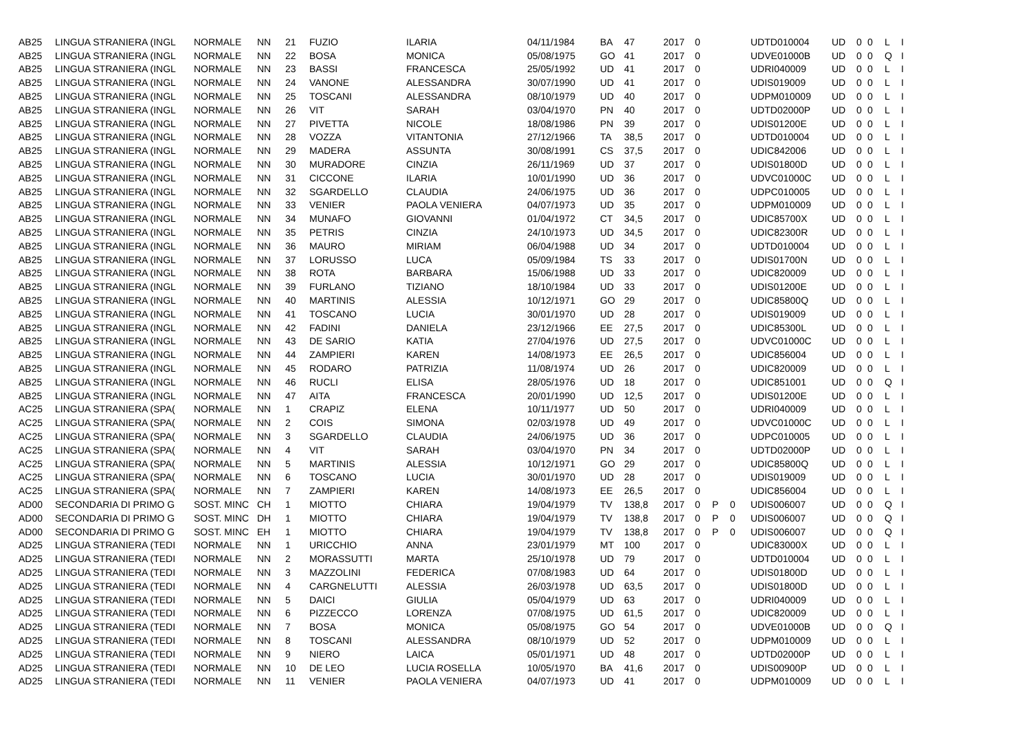| AB25 | LINGUA STRANIERA (INGL | NORMALE | NN | 21 | FUZIO | ILARIA | 04/11/1984 | BA | 47 | 2017 | 0 | | | UDTD010004 | UD | 0 | 0 | L | I |
| AB25 | LINGUA STRANIERA (INGL | NORMALE | NN | 22 | BOSA | MONICA | 05/08/1975 | GO | 41 | 2017 | 0 | | | UDVE01000B | UD | 0 | 0 | Q | I |
| AB25 | LINGUA STRANIERA (INGL | NORMALE | NN | 23 | BASSI | FRANCESCA | 25/05/1992 | UD | 41 | 2017 | 0 | | | UDRI040009 | UD | 0 | 0 | L | I |
| AB25 | LINGUA STRANIERA (INGL | NORMALE | NN | 24 | VANONE | ALESSANDRA | 30/07/1990 | UD | 41 | 2017 | 0 | | | UDIS019009 | UD | 0 | 0 | L | I |
| AB25 | LINGUA STRANIERA (INGL | NORMALE | NN | 25 | TOSCANI | ALESSANDRA | 08/10/1979 | UD | 40 | 2017 | 0 | | | UDPM010009 | UD | 0 | 0 | L | I |
| AB25 | LINGUA STRANIERA (INGL | NORMALE | NN | 26 | VIT | SARAH | 03/04/1970 | PN | 40 | 2017 | 0 | | | UDTD02000P | UD | 0 | 0 | L | I |
| AB25 | LINGUA STRANIERA (INGL | NORMALE | NN | 27 | PIVETTA | NICOLE | 18/08/1986 | PN | 39 | 2017 | 0 | | | UDIS01200E | UD | 0 | 0 | L | I |
| AB25 | LINGUA STRANIERA (INGL | NORMALE | NN | 28 | VOZZA | VITANTONIA | 27/12/1966 | TA | 38,5 | 2017 | 0 | | | UDTD010004 | UD | 0 | 0 | L | I |
| AB25 | LINGUA STRANIERA (INGL | NORMALE | NN | 29 | MADERA | ASSUNTA | 30/08/1991 | CS | 37,5 | 2017 | 0 | | | UDIC842006 | UD | 0 | 0 | L | I |
| AB25 | LINGUA STRANIERA (INGL | NORMALE | NN | 30 | MURADORE | CINZIA | 26/11/1969 | UD | 37 | 2017 | 0 | | | UDIS01800D | UD | 0 | 0 | L | I |
| AB25 | LINGUA STRANIERA (INGL | NORMALE | NN | 31 | CICCONE | ILARIA | 10/01/1990 | UD | 36 | 2017 | 0 | | | UDVC01000C | UD | 0 | 0 | L | I |
| AB25 | LINGUA STRANIERA (INGL | NORMALE | NN | 32 | SGARDELLO | CLAUDIA | 24/06/1975 | UD | 36 | 2017 | 0 | | | UDPC010005 | UD | 0 | 0 | L | I |
| AB25 | LINGUA STRANIERA (INGL | NORMALE | NN | 33 | VENIER | PAOLA VENIERA | 04/07/1973 | UD | 35 | 2017 | 0 | | | UDPM010009 | UD | 0 | 0 | L | I |
| AB25 | LINGUA STRANIERA (INGL | NORMALE | NN | 34 | MUNAFO | GIOVANNI | 01/04/1972 | CT | 34,5 | 2017 | 0 | | | UDIC85700X | UD | 0 | 0 | L | I |
| AB25 | LINGUA STRANIERA (INGL | NORMALE | NN | 35 | PETRIS | CINZIA | 24/10/1973 | UD | 34,5 | 2017 | 0 | | | UDIC82300R | UD | 0 | 0 | L | I |
| AB25 | LINGUA STRANIERA (INGL | NORMALE | NN | 36 | MAURO | MIRIAM | 06/04/1988 | UD | 34 | 2017 | 0 | | | UDTD010004 | UD | 0 | 0 | L | I |
| AB25 | LINGUA STRANIERA (INGL | NORMALE | NN | 37 | LORUSSO | LUCA | 05/09/1984 | TS | 33 | 2017 | 0 | | | UDIS01700N | UD | 0 | 0 | L | I |
| AB25 | LINGUA STRANIERA (INGL | NORMALE | NN | 38 | ROTA | BARBARA | 15/06/1988 | UD | 33 | 2017 | 0 | | | UDIC820009 | UD | 0 | 0 | L | I |
| AB25 | LINGUA STRANIERA (INGL | NORMALE | NN | 39 | FURLANO | TIZIANO | 18/10/1984 | UD | 33 | 2017 | 0 | | | UDIS01200E | UD | 0 | 0 | L | I |
| AB25 | LINGUA STRANIERA (INGL | NORMALE | NN | 40 | MARTINIS | ALESSIA | 10/12/1971 | GO | 29 | 2017 | 0 | | | UDIC85800Q | UD | 0 | 0 | L | I |
| AB25 | LINGUA STRANIERA (INGL | NORMALE | NN | 41 | TOSCANO | LUCIA | 30/01/1970 | UD | 28 | 2017 | 0 | | | UDIS019009 | UD | 0 | 0 | L | I |
| AB25 | LINGUA STRANIERA (INGL | NORMALE | NN | 42 | FADINI | DANIELA | 23/12/1966 | EE | 27,5 | 2017 | 0 | | | UDIC85300L | UD | 0 | 0 | L | I |
| AB25 | LINGUA STRANIERA (INGL | NORMALE | NN | 43 | DE SARIO | KATIA | 27/04/1976 | UD | 27,5 | 2017 | 0 | | | UDVC01000C | UD | 0 | 0 | L | I |
| AB25 | LINGUA STRANIERA (INGL | NORMALE | NN | 44 | ZAMPIERI | KAREN | 14/08/1973 | EE | 26,5 | 2017 | 0 | | | UDIC856004 | UD | 0 | 0 | L | I |
| AB25 | LINGUA STRANIERA (INGL | NORMALE | NN | 45 | RODARO | PATRIZIA | 11/08/1974 | UD | 26 | 2017 | 0 | | | UDIC820009 | UD | 0 | 0 | L | I |
| AB25 | LINGUA STRANIERA (INGL | NORMALE | NN | 46 | RUCLI | ELISA | 28/05/1976 | UD | 18 | 2017 | 0 | | | UDIC851001 | UD | 0 | 0 | Q | I |
| AB25 | LINGUA STRANIERA (INGL | NORMALE | NN | 47 | AITA | FRANCESCA | 20/01/1990 | UD | 12,5 | 2017 | 0 | | | UDIS01200E | UD | 0 | 0 | L | I |
| AC25 | LINGUA STRANIERA (SPA( | NORMALE | NN | 1 | CRAPIZ | ELENA | 10/11/1977 | UD | 50 | 2017 | 0 | | | UDRI040009 | UD | 0 | 0 | L | I |
| AC25 | LINGUA STRANIERA (SPA( | NORMALE | NN | 2 | COIS | SIMONA | 02/03/1978 | UD | 49 | 2017 | 0 | | | UDVC01000C | UD | 0 | 0 | L | I |
| AC25 | LINGUA STRANIERA (SPA( | NORMALE | NN | 3 | SGARDELLO | CLAUDIA | 24/06/1975 | UD | 36 | 2017 | 0 | | | UDPC010005 | UD | 0 | 0 | L | I |
| AC25 | LINGUA STRANIERA (SPA( | NORMALE | NN | 4 | VIT | SARAH | 03/04/1970 | PN | 34 | 2017 | 0 | | | UDTD02000P | UD | 0 | 0 | L | I |
| AC25 | LINGUA STRANIERA (SPA( | NORMALE | NN | 5 | MARTINIS | ALESSIA | 10/12/1971 | GO | 29 | 2017 | 0 | | | UDIC85800Q | UD | 0 | 0 | L | I |
| AC25 | LINGUA STRANIERA (SPA( | NORMALE | NN | 6 | TOSCANO | LUCIA | 30/01/1970 | UD | 28 | 2017 | 0 | | | UDIS019009 | UD | 0 | 0 | L | I |
| AC25 | LINGUA STRANIERA (SPA( | NORMALE | NN | 7 | ZAMPIERI | KAREN | 14/08/1973 | EE | 26,5 | 2017 | 0 | | | UDIC856004 | UD | 0 | 0 | L | I |
| AD00 | SECONDARIA DI PRIMO G | SOST. MINC | CH | 1 | MIOTTO | CHIARA | 19/04/1979 | TV | 138,8 | 2017 | 0 | P | 0 | UDIS006007 | UD | 0 | 0 | Q | I |
| AD00 | SECONDARIA DI PRIMO G | SOST. MINC | DH | 1 | MIOTTO | CHIARA | 19/04/1979 | TV | 138,8 | 2017 | 0 | P | 0 | UDIS006007 | UD | 0 | 0 | Q | I |
| AD00 | SECONDARIA DI PRIMO G | SOST. MINC | EH | 1 | MIOTTO | CHIARA | 19/04/1979 | TV | 138,8 | 2017 | 0 | P | 0 | UDIS006007 | UD | 0 | 0 | Q | I |
| AD25 | LINGUA STRANIERA (TEDI | NORMALE | NN | 1 | URICCHIO | ANNA | 23/01/1979 | MT | 100 | 2017 | 0 | | | UDIC83000X | UD | 0 | 0 | L | I |
| AD25 | LINGUA STRANIERA (TEDI | NORMALE | NN | 2 | MORASSUTTI | MARTA | 25/10/1978 | UD | 79 | 2017 | 0 | | | UDTD010004 | UD | 0 | 0 | L | I |
| AD25 | LINGUA STRANIERA (TEDI | NORMALE | NN | 3 | MAZZOLINI | FEDERICA | 07/08/1983 | UD | 64 | 2017 | 0 | | | UDIS01800D | UD | 0 | 0 | L | I |
| AD25 | LINGUA STRANIERA (TEDI | NORMALE | NN | 4 | CARGNELUTTI | ALESSIA | 26/03/1978 | UD | 63,5 | 2017 | 0 | | | UDIS01800D | UD | 0 | 0 | L | I |
| AD25 | LINGUA STRANIERA (TEDI | NORMALE | NN | 5 | DAICI | GIULIA | 05/04/1979 | UD | 63 | 2017 | 0 | | | UDRI040009 | UD | 0 | 0 | L | I |
| AD25 | LINGUA STRANIERA (TEDI | NORMALE | NN | 6 | PIZZECCO | LORENZA | 07/08/1975 | UD | 61,5 | 2017 | 0 | | | UDIC820009 | UD | 0 | 0 | L | I |
| AD25 | LINGUA STRANIERA (TEDI | NORMALE | NN | 7 | BOSA | MONICA | 05/08/1975 | GO | 54 | 2017 | 0 | | | UDVE01000B | UD | 0 | 0 | Q | I |
| AD25 | LINGUA STRANIERA (TEDI | NORMALE | NN | 8 | TOSCANI | ALESSANDRA | 08/10/1979 | UD | 52 | 2017 | 0 | | | UDPM010009 | UD | 0 | 0 | L | I |
| AD25 | LINGUA STRANIERA (TEDI | NORMALE | NN | 9 | NIERO | LAICA | 05/01/1971 | UD | 48 | 2017 | 0 | | | UDTD02000P | UD | 0 | 0 | L | I |
| AD25 | LINGUA STRANIERA (TEDI | NORMALE | NN | 10 | DE LEO | LUCIA ROSELLA | 10/05/1970 | BA | 41,6 | 2017 | 0 | | | UDIS00900P | UD | 0 | 0 | L | I |
| AD25 | LINGUA STRANIERA (TEDI | NORMALE | NN | 11 | VENIER | PAOLA VENIERA | 04/07/1973 | UD | 41 | 2017 | 0 | | | UDPM010009 | UD | 0 | 0 | L | I |